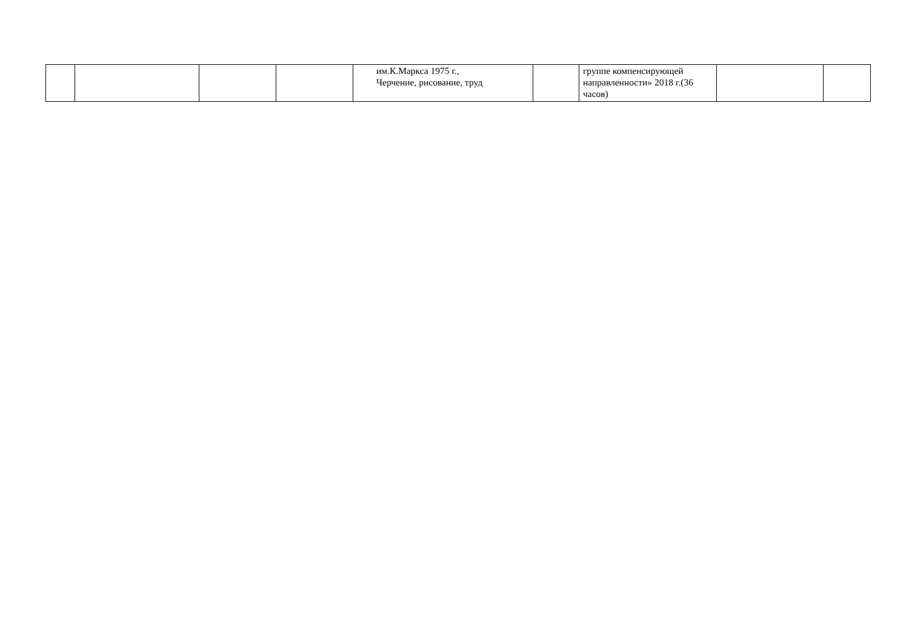| | | | | им.К.Маркса 1975 г., Черчение, рисование, труд | | группе компенсирующей направленности» 2018 г.(36 часов) | | |